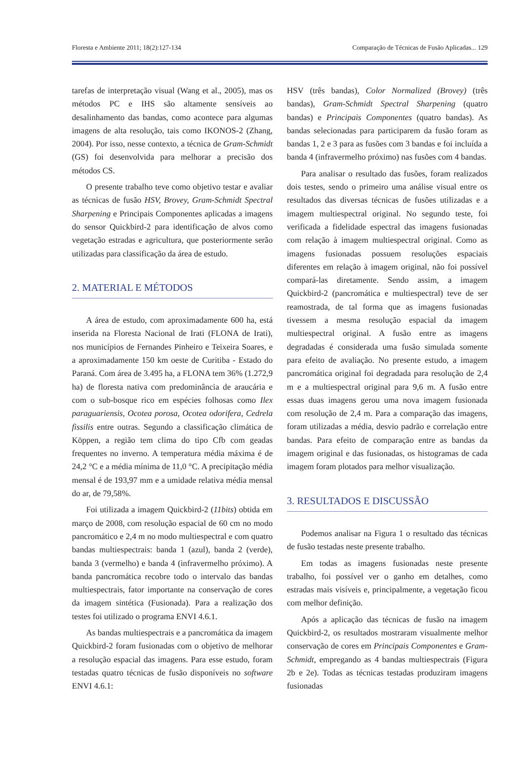Floresta e Ambiente 2011; 18(2):127-134 Comparação de Técnicas de Fusão Aplicadas... 129
tarefas de interpretação visual (Wang et al., 2005), mas os métodos PC e IHS são altamente sensíveis ao desalinhamento das bandas, como acontece para algumas imagens de alta resolução, tais como IKONOS-2 (Zhang, 2004). Por isso, nesse contexto, a técnica de Gram-Schmidt (GS) foi desenvolvida para melhorar a precisão dos métodos CS.
O presente trabalho teve como objetivo testar e avaliar as técnicas de fusão HSV, Brovey, Gram-Schmidt Spectral Sharpening e Principais Componentes aplicadas a imagens do sensor Quickbird-2 para identificação de alvos como vegetação estradas e agricultura, que posteriormente serão utilizadas para classificação da área de estudo.
2. MATERIAL E MÉTODOS
A área de estudo, com aproximadamente 600 ha, está inserida na Floresta Nacional de Irati (FLONA de Irati), nos municípios de Fernandes Pinheiro e Teixeira Soares, e a aproximadamente 150 km oeste de Curitiba - Estado do Paraná. Com área de 3.495 ha, a FLONA tem 36% (1.272,9 ha) de floresta nativa com predominância de araucária e com o sub-bosque rico em espécies folhosas como Ilex paraguariensis, Ocotea porosa, Ocotea odorifera, Cedrela fissilis entre outras. Segundo a classificação climática de Köppen, a região tem clima do tipo Cfb com geadas frequentes no inverno. A temperatura média máxima é de 24,2 °C e a média mínima de 11,0 °C. A precipitação média mensal é de 193,97 mm e a umidade relativa média mensal do ar, de 79,58%.
Foi utilizada a imagem Quickbird-2 (11bits) obtida em março de 2008, com resolução espacial de 60 cm no modo pancromático e 2,4 m no modo multiespectral e com quatro bandas multiespectrais: banda 1 (azul), banda 2 (verde), banda 3 (vermelho) e banda 4 (infravermelho próximo). A banda pancromática recobre todo o intervalo das bandas multiespectrais, fator importante na conservação de cores da imagem sintética (Fusionada). Para a realização dos testes foi utilizado o programa ENVI 4.6.1.
As bandas multiespectrais e a pancromática da imagem Quickbird-2 foram fusionadas com o objetivo de melhorar a resolução espacial das imagens. Para esse estudo, foram testadas quatro técnicas de fusão disponíveis no software ENVI 4.6.1:
HSV (três bandas), Color Normalized (Brovey) (três bandas), Gram-Schmidt Spectral Sharpening (quatro bandas) e Principais Componentes (quatro bandas). As bandas selecionadas para participarem da fusão foram as bandas 1, 2 e 3 para as fusões com 3 bandas e foi incluída a banda 4 (infravermelho próximo) nas fusões com 4 bandas.
Para analisar o resultado das fusões, foram realizados dois testes, sendo o primeiro uma análise visual entre os resultados das diversas técnicas de fusões utilizadas e a imagem multiespectral original. No segundo teste, foi verificada a fidelidade espectral das imagens fusionadas com relação à imagem multiespectral original. Como as imagens fusionadas possuem resoluções espaciais diferentes em relação à imagem original, não foi possível compará-las diretamente. Sendo assim, a imagem Quickbird-2 (pancromática e multiespectral) teve de ser reamostrada, de tal forma que as imagens fusionadas tivessem a mesma resolução espacial da imagem multiespectral original. A fusão entre as imagens degradadas é considerada uma fusão simulada somente para efeito de avaliação. No presente estudo, a imagem pancromática original foi degradada para resolução de 2,4 m e a multiespectral original para 9,6 m. A fusão entre essas duas imagens gerou uma nova imagem fusionada com resolução de 2,4 m. Para a comparação das imagens, foram utilizadas a média, desvio padrão e correlação entre bandas. Para efeito de comparação entre as bandas da imagem original e das fusionadas, os histogramas de cada imagem foram plotados para melhor visualização.
3. RESULTADOS E DISCUSSÃO
Podemos analisar na Figura 1 o resultado das técnicas de fusão testadas neste presente trabalho.
Em todas as imagens fusionadas neste presente trabalho, foi possível ver o ganho em detalhes, como estradas mais visíveis e, principalmente, a vegetação ficou com melhor definição.
Após a aplicação das técnicas de fusão na imagem Quickbird-2, os resultados mostraram visualmente melhor conservação de cores em Principais Componentes e Gram-Schmidt, empregando as 4 bandas multiespectrais (Figura 2b e 2e). Todas as técnicas testadas produziram imagens fusionadas